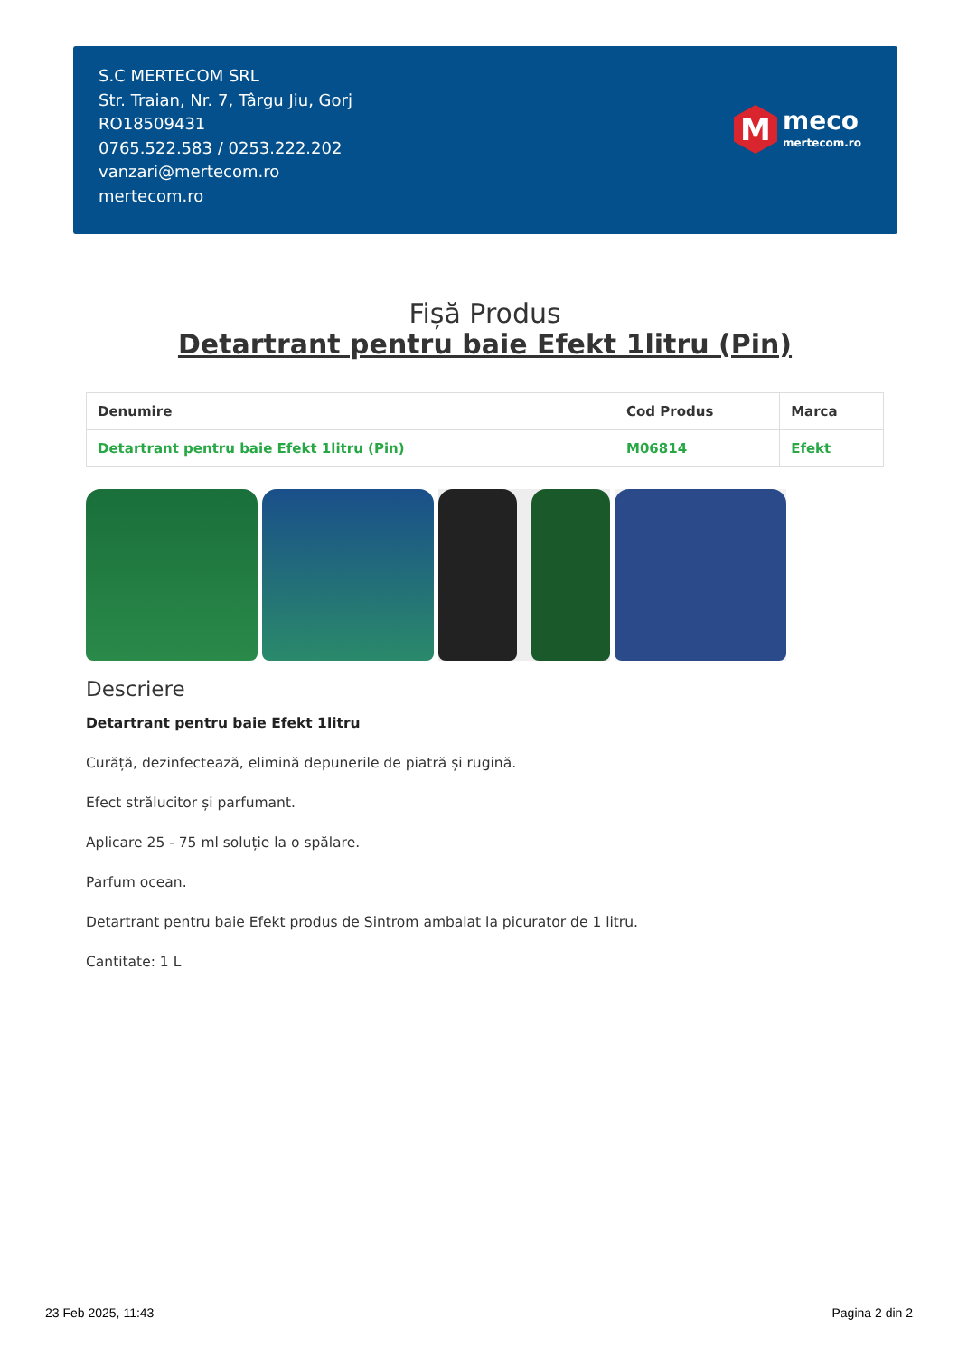S.C MERTECOM SRL
Str. Traian, Nr. 7, Târgu Jiu, Gorj
RO18509431
0765.522.583 / 0253.222.202
vanzari@mertecom.ro
mertecom.ro
M
meco
mertecom.ro
Fișă Produs
Detartrant pentru baie Efekt 1litru (Pin)
| Denumire | Cod Produs | Marca |
| --- | --- | --- |
| Detartrant pentru baie Efekt 1litru (Pin) | M06814 | Efekt |
Descriere
Detartrant pentru baie Efekt 1litru
Curăță, dezinfectează, elimină depunerile de piatră și rugină.
Efect strălucitor și parfumant.
Aplicare 25 - 75 ml soluție la o spălare.
Parfum ocean.
Detartrant pentru baie Efekt produs de Sintrom ambalat la picurator de 1 litru.
Cantitate: 1 L
23 Feb 2025, 11:43 Pagina 2 din 2